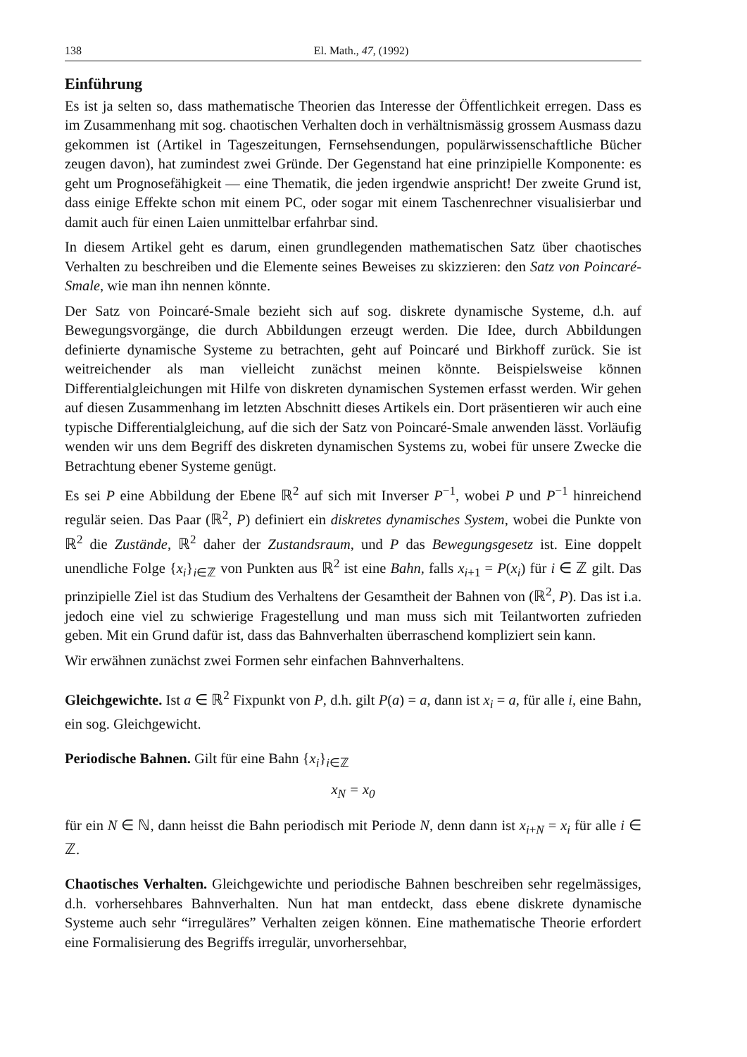138 El. Math., 47, (1992)
Einführung
Es ist ja selten so, dass mathematische Theorien das Interesse der Öffentlichkeit erregen. Dass es im Zusammenhang mit sog. chaotischen Verhalten doch in verhältnismässig grossem Ausmass dazu gekommen ist (Artikel in Tageszeitungen, Fernsehsendungen, populärwissenschaftliche Bücher zeugen davon), hat zumindest zwei Gründe. Der Gegenstand hat eine prinzipielle Komponente: es geht um Prognosefähigkeit — eine Thematik, die jeden irgendwie anspricht! Der zweite Grund ist, dass einige Effekte schon mit einem PC, oder sogar mit einem Taschenrechner visualisierbar und damit auch für einen Laien unmittelbar erfahrbar sind.
In diesem Artikel geht es darum, einen grundlegenden mathematischen Satz über chaotisches Verhalten zu beschreiben und die Elemente seines Beweises zu skizzieren: den Satz von Poincaré-Smale, wie man ihn nennen könnte.
Der Satz von Poincaré-Smale bezieht sich auf sog. diskrete dynamische Systeme, d.h. auf Bewegungsvorgänge, die durch Abbildungen erzeugt werden. Die Idee, durch Abbildungen definierte dynamische Systeme zu betrachten, geht auf Poincaré und Birkhoff zurück. Sie ist weitreichender als man vielleicht zunächst meinen könnte. Beispielsweise können Differentialgleichungen mit Hilfe von diskreten dynamischen Systemen erfasst werden. Wir gehen auf diesen Zusammenhang im letzten Abschnitt dieses Artikels ein. Dort präsentieren wir auch eine typische Differentialgleichung, auf die sich der Satz von Poincaré-Smale anwenden lässt. Vorläufig wenden wir uns dem Begriff des diskreten dynamischen Systems zu, wobei für unsere Zwecke die Betrachtung ebener Systeme genügt.
Es sei P eine Abbildung der Ebene ℝ<sup>2</sup> auf sich mit Inverser P<sup>−1</sup>, wobei P und P<sup>−1</sup> hinreichend regulär seien. Das Paar (ℝ<sup>2</sup>, P) definiert ein diskretes dynamisches System, wobei die Punkte von ℝ<sup>2</sup> die Zustände, ℝ<sup>2</sup> daher der Zustandsraum, und P das Bewegungsgesetz ist. Eine doppelt unendliche Folge {x<sub>i</sub>}<sub>i∈ℤ</sub> von Punkten aus ℝ<sup>2</sup> ist eine Bahn, falls x<sub>i+1</sub> = P(x<sub>i</sub>) für i ∈ ℤ gilt. Das prinzipielle Ziel ist das Studium des Verhaltens der Gesamtheit der Bahnen von (ℝ<sup>2</sup>, P). Das ist i.a. jedoch eine viel zu schwierige Fragestellung und man muss sich mit Teilantworten zufrieden geben. Mit ein Grund dafür ist, dass das Bahnverhalten überraschend kompliziert sein kann.
Wir erwähnen zunächst zwei Formen sehr einfachen Bahnverhaltens.
Gleichgewichte. Ist a ∈ ℝ<sup>2</sup> Fixpunkt von P, d.h. gilt P(a) = a, dann ist x<sub>i</sub> = a, für alle i, eine Bahn, ein sog. Gleichgewicht.
Periodische Bahnen. Gilt für eine Bahn {x<sub>i</sub>}<sub>i∈ℤ</sub>
x<sub>N</sub> = x<sub>0</sub>
für ein N ∈ ℕ, dann heisst die Bahn periodisch mit Periode N, denn dann ist x<sub>i+N</sub> = x<sub>i</sub> für alle i ∈ ℤ.
Chaotisches Verhalten. Gleichgewichte und periodische Bahnen beschreiben sehr regelmässiges, d.h. vorhersehbares Bahnverhalten. Nun hat man entdeckt, dass ebene diskrete dynamische Systeme auch sehr “irreguläres” Verhalten zeigen können. Eine mathematische Theorie erfordert eine Formalisierung des Begriffs irregulär, unvorhersehbar,